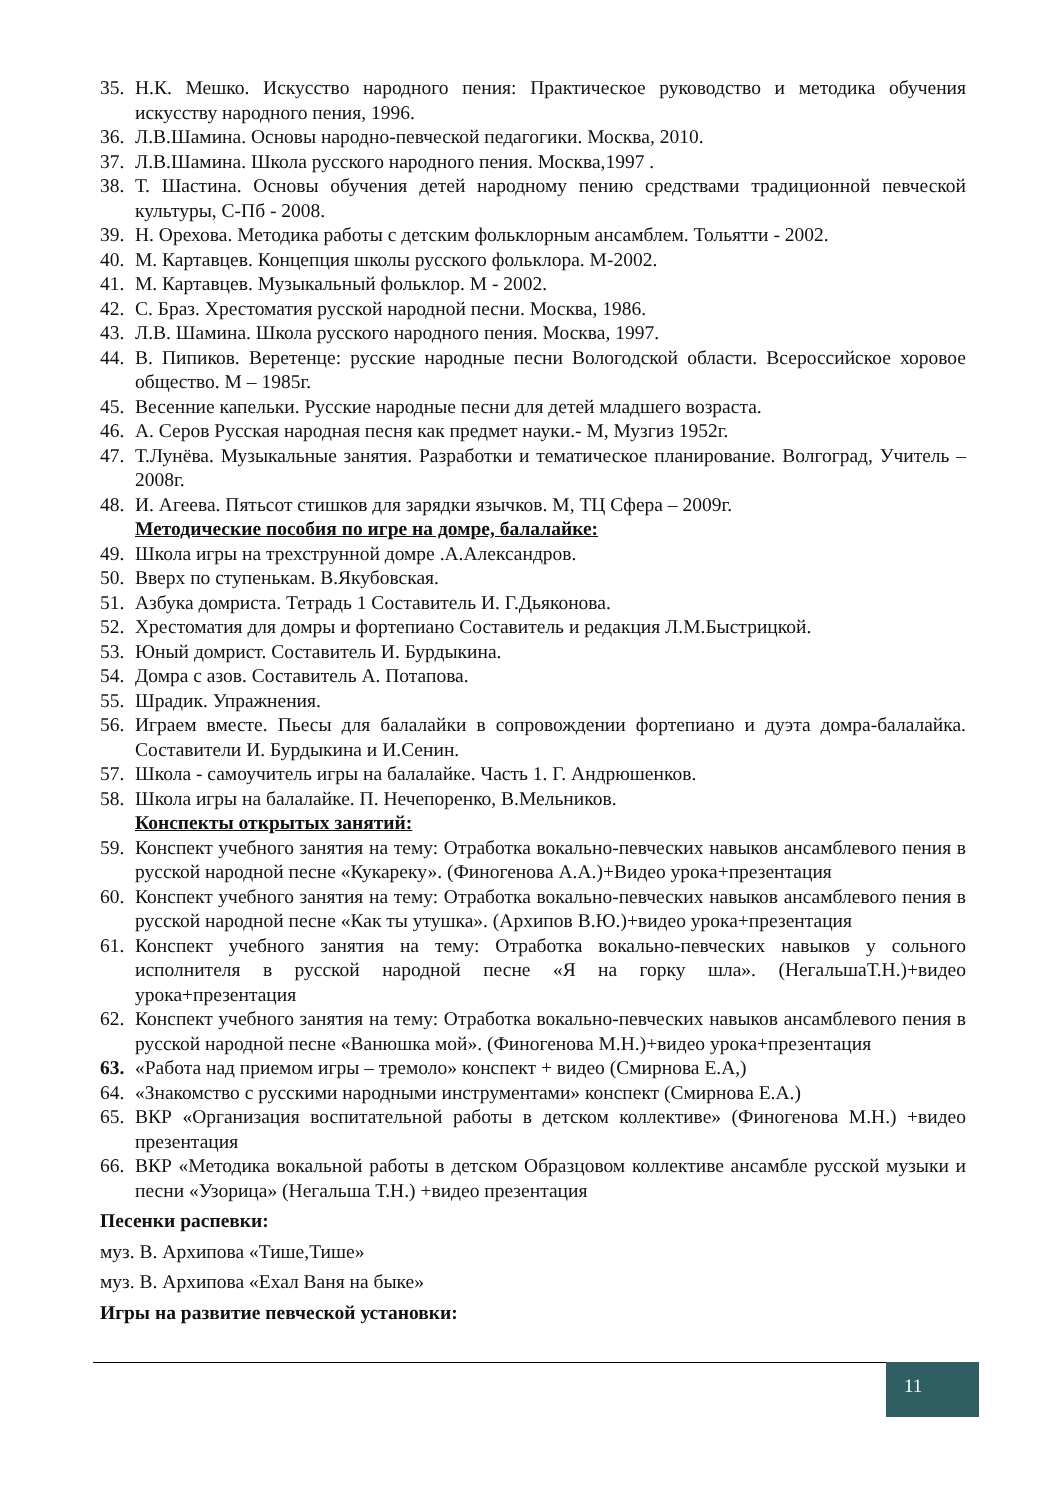35. Н.К. Мешко. Искусство народного пения: Практическое руководство и методика обучения искусству народного пения, 1996.
36. Л.В.Шамина. Основы народно-певческой педагогики. Москва, 2010.
37. Л.В.Шамина. Школа русского народного пения. Москва,1997 .
38. Т. Шастина. Основы обучения детей народному пению средствами традиционной певческой культуры, С-Пб - 2008.
39. Н. Орехова. Методика работы с детским фольклорным ансамблем. Тольятти - 2002.
40. М. Картавцев. Концепция школы русского фольклора. М-2002.
41. М. Картавцев. Музыкальный фольклор. М - 2002.
42. С. Браз. Хрестоматия русской народной песни. Москва, 1986.
43. Л.В. Шамина. Школа русского народного пения. Москва, 1997.
44. В. Пипиков. Веретенце: русские народные песни Вологодской области. Всероссийское хоровое общество. М – 1985г.
45. Весенние капельки. Русские народные песни для детей младшего возраста.
46. А. Серов Русская народная песня как предмет науки.- М, Музгиз 1952г.
47. Т.Лунёва. Музыкальные занятия. Разработки и тематическое планирование. Волгоград, Учитель – 2008г.
48. И. Агеева. Пятьсот стишков для зарядки язычков. М, ТЦ Сфера – 2009г.
Методические пособия по игре на домре, балалайке:
49. Школа игры на трехструнной домре .А.Александров.
50. Вверх по ступенькам. В.Якубовская.
51. Азбука домриста. Тетрадь 1 Составитель И. Г.Дьяконова.
52. Хрестоматия для домры и фортепиано Составитель и редакция Л.М.Быстрицкой.
53. Юный домрист. Составитель И. Бурдыкина.
54. Домра с азов. Составитель А. Потапова.
55. Шрадик. Упражнения.
56. Играем вместе. Пьесы для балалайки в сопровождении фортепиано и дуэта домра-балалайка. Составители И. Бурдыкина и И.Сенин.
57. Школа - самоучитель игры на балалайке. Часть 1. Г. Андрюшенков.
58. Школа игры на балалайке. П. Нечепоренко, В.Мельников.
Конспекты открытых занятий:
59. Конспект учебного занятия на тему: Отработка вокально-певческих навыков ансамблевого пения в русской народной песне «Кукареку». (Финогенова А.А.)+Видео урока+презентация
60. Конспект учебного занятия на тему: Отработка вокально-певческих навыков ансамблевого пения в русской народной песне «Как ты утушка». (Архипов В.Ю.)+видео урока+презентация
61. Конспект учебного занятия на тему: Отработка вокально-певческих навыков у сольного исполнителя в русской народной песне «Я на горку шла». (НегальшаТ.Н.)+видео урока+презентация
62. Конспект учебного занятия на тему: Отработка вокально-певческих навыков ансамблевого пения в русской народной песне «Ванюшка мой». (Финогенова М.Н.)+видео урока+презентация
63. «Работа над приемом игры – тремоло» конспект + видео (Смирнова Е.А,)
64. «Знакомство с русскими народными инструментами» конспект (Смирнова Е.А.)
65. ВКР «Организация воспитательной работы в детском коллективе» (Финогенова М.Н.) +видео презентация
66. ВКР «Методика вокальной работы в детском Образцовом коллективе ансамбле русской музыки и песни «Узорица» (Негальша Т.Н.) +видео презентация
Песенки распевки:
муз. В. Архипова «Тише,Тише»
муз. В. Архипова «Ехал Ваня на быке»
Игры на развитие певческой установки:
11